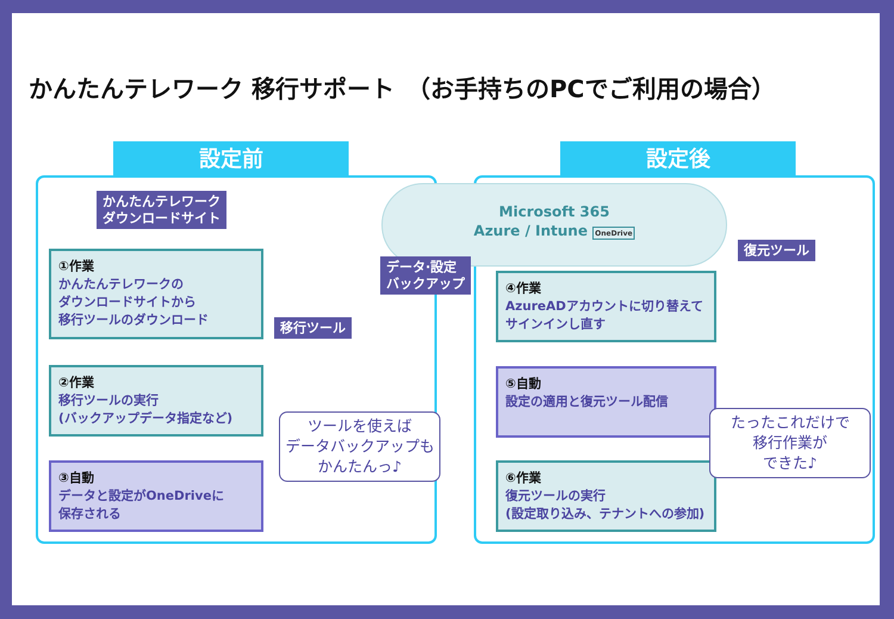かんたんテレワーク 移行サポート　（お手持ちのPCでご利用の場合）
設定前 設定後
かんたんテレワーク
ダウンロードサイト
Microsoft 365
Azure / Intune OneDrive
①作業
かんたんテレワークの
ダウンロードサイトから
移行ツールのダウンロード
②作業
移行ツールの実行
(バックアップデータ指定など)
③自動
データと設定がOneDriveに
保存される
移行ツール
データ·設定
バックアップ
ツールを使えば
データバックアップも
かんたんっ♪
復元ツール
④作業
AzureADアカウントに切り替えて
サインインし直す
⑤自動
設定の適用と復元ツール配信
⑥作業
復元ツールの実行
(設定取り込み、テナントへの参加)
たったこれだけで
移行作業が
できた♪